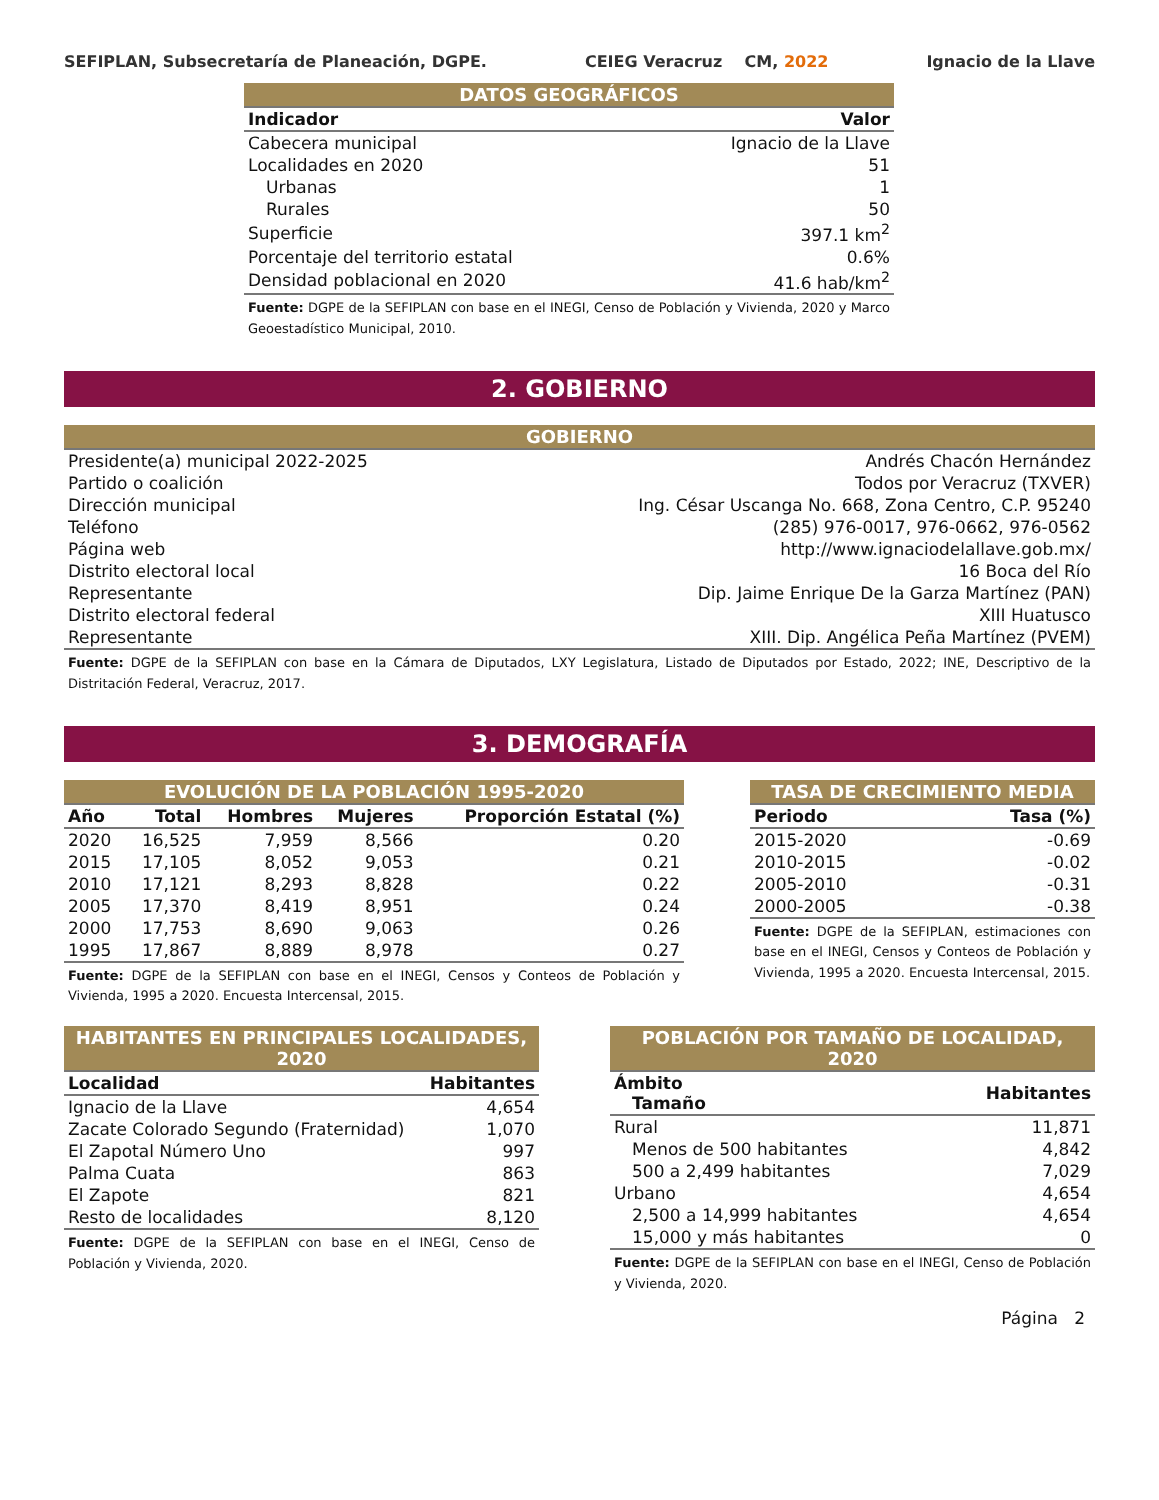SEFIPLAN, Subsecretaría de Planeación, DGPE. CEIEG Veracruz CM, 2022 Ignacio de la Llave
| DATOS GEOGRÁFICOS | |
| Indicador | Valor |
| Cabecera municipal | Ignacio de la Llave |
| Localidades en 2020 | 51 |
| Urbanas | 1 |
| Rurales | 50 |
| Superficie | 397.1 km<sup>2</sup> |
| Porcentaje del territorio estatal | 0.6% |
| Densidad poblacional en 2020 | 41.6 hab/km<sup>2</sup> |
Fuente: DGPE de la SEFIPLAN con base en el INEGI, Censo de Población y Vivienda, 2020 y Marco Geoestadístico Municipal, 2010.
2. GOBIERNO
| GOBIERNO | |
| Presidente(a) municipal 2022-2025 | Andrés Chacón Hernández |
| Partido o coalición | Todos por Veracruz (TXVER) |
| Dirección municipal | Ing. César Uscanga No. 668, Zona Centro, C.P. 95240 |
| Teléfono | (285) 976-0017, 976-0662, 976-0562 |
| Página web | http://www.ignaciodelallave.gob.mx/ |
| Distrito electoral local | 16 Boca del Río |
| Representante | Dip. Jaime Enrique De la Garza Martínez (PAN) |
| Distrito electoral federal | XIII Huatusco |
| Representante | XIII. Dip. Angélica Peña Martínez (PVEM) |
Fuente: DGPE de la SEFIPLAN con base en la Cámara de Diputados, LXY Legislatura, Listado de Diputados por Estado, 2022; INE, Descriptivo de la Distritación Federal, Veracruz, 2017.
3. DEMOGRAFÍA
| EVOLUCIÓN DE LA POBLACIÓN 1995-2020 | | | | |
| Año | Total | Hombres | Mujeres | Proporción Estatal (%) |
| 2020 | 16,525 | 7,959 | 8,566 | 0.20 |
| 2015 | 17,105 | 8,052 | 9,053 | 0.21 |
| 2010 | 17,121 | 8,293 | 8,828 | 0.22 |
| 2005 | 17,370 | 8,419 | 8,951 | 0.24 |
| 2000 | 17,753 | 8,690 | 9,063 | 0.26 |
| 1995 | 17,867 | 8,889 | 8,978 | 0.27 |
Fuente: DGPE de la SEFIPLAN con base en el INEGI, Censos y Conteos de Población y Vivienda, 1995 a 2020. Encuesta Intercensal, 2015.
| TASA DE CRECIMIENTO MEDIA | |
| Periodo | Tasa (%) |
| 2015-2020 | -0.69 |
| 2010-2015 | -0.02 |
| 2005-2010 | -0.31 |
| 2000-2005 | -0.38 |
Fuente: DGPE de la SEFIPLAN, estimaciones con base en el INEGI, Censos y Conteos de Población y Vivienda, 1995 a 2020. Encuesta Intercensal, 2015.
| HABITANTES EN PRINCIPALES LOCALIDADES, 2020 | |
| Localidad | Habitantes |
| Ignacio de la Llave | 4,654 |
| Zacate Colorado Segundo (Fraternidad) | 1,070 |
| El Zapotal Número Uno | 997 |
| Palma Cuata | 863 |
| El Zapote | 821 |
| Resto de localidades | 8,120 |
Fuente: DGPE de la SEFIPLAN con base en el INEGI, Censo de Población y Vivienda, 2020.
| POBLACIÓN POR TAMAÑO DE LOCALIDAD, 2020 | |
| Ámbito Tamaño | Habitantes |
| Rural | 11,871 |
| Menos de 500 habitantes | 4,842 |
| 500 a 2,499 habitantes | 7,029 |
| Urbano | 4,654 |
| 2,500 a 14,999 habitantes | 4,654 |
| 15,000 y más habitantes | 0 |
Fuente: DGPE de la SEFIPLAN con base en el INEGI, Censo de Población y Vivienda, 2020.
Página 2